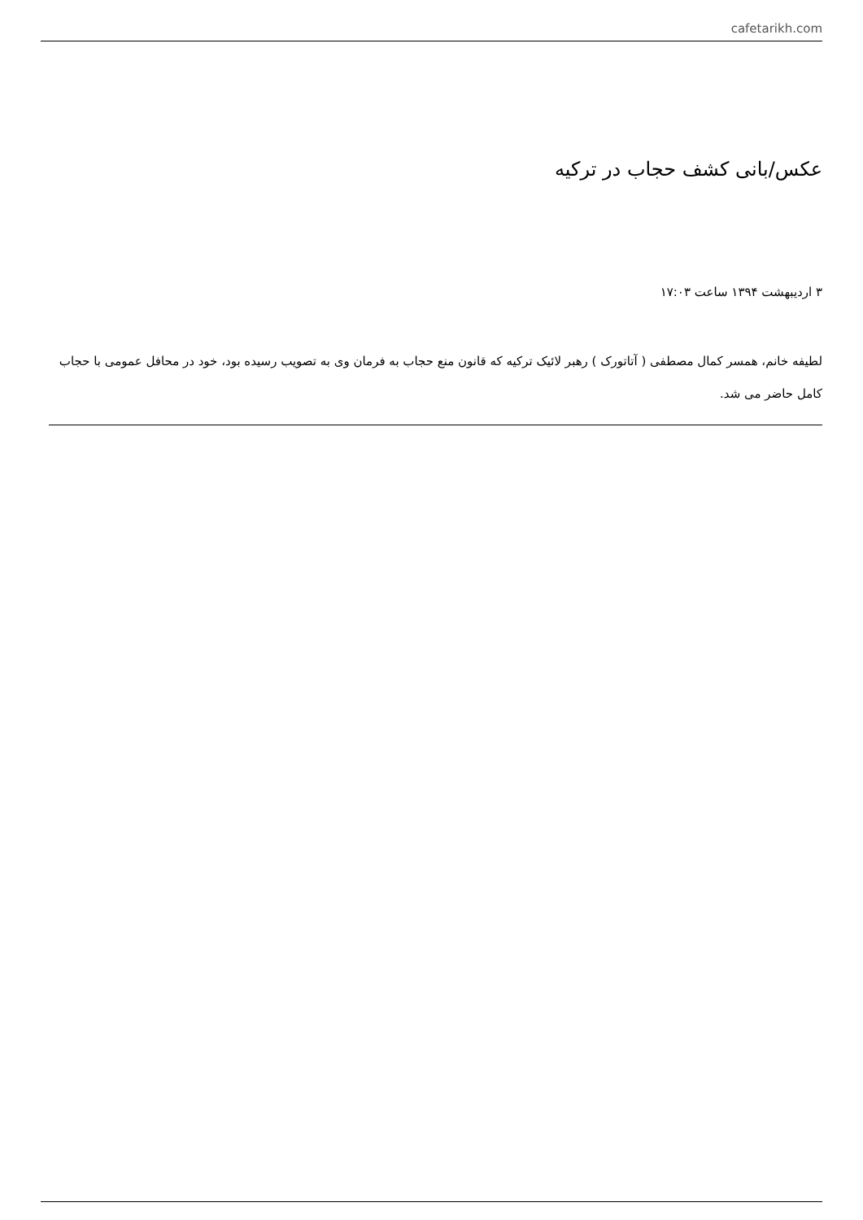cafetarikh.com
عکس/بانی کشف حجاب در ترکیه
۳ اردیبهشت ۱۳۹۴ ساعت ۱۷:۰۳
لطیفه خانم، همسر کمال مصطفی ( آتاتورک ) رهبر لائیک ترکیه که قانون منع حجاب به فرمان وی به تصویب رسیده بود، خود در محافل عمومی با حجاب کامل حاضر می شد.